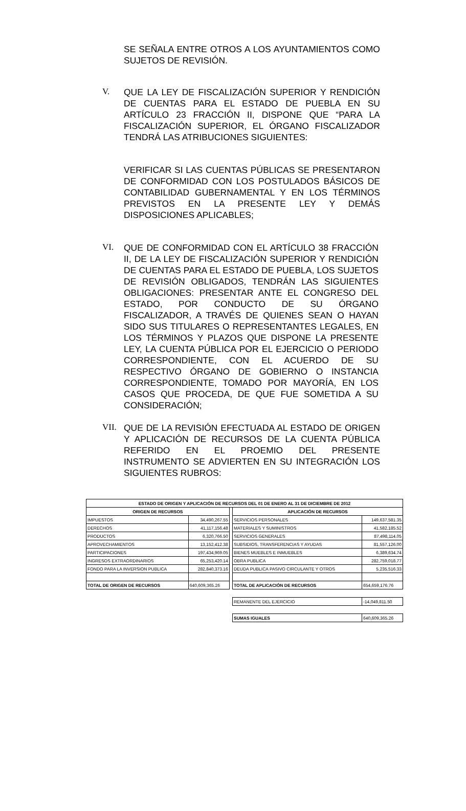SE SEÑALA ENTRE OTROS A LOS AYUNTAMIENTOS COMO SUJETOS DE REVISIÓN.
V.
QUE LA LEY DE FISCALIZACIÓN SUPERIOR Y RENDICIÓN DE CUENTAS PARA EL ESTADO DE PUEBLA EN SU ARTÍCULO 23 FRACCIÓN II, DISPONE QUE “PARA LA FISCALIZACIÓN SUPERIOR, EL ÓRGANO FISCALIZADOR TENDRÁ LAS ATRIBUCIONES SIGUIENTES:
VERIFICAR SI LAS CUENTAS PÚBLICAS SE PRESENTARON DE CONFORMIDAD CON LOS POSTULADOS BÁSICOS DE CONTABILIDAD GUBERNAMENTAL Y EN LOS TÉRMINOS PREVISTOS EN LA PRESENTE LEY Y DEMÁS DISPOSICIONES APLICABLES;
VI.
QUE DE CONFORMIDAD CON EL ARTÍCULO 38 FRACCIÓN II, DE LA LEY DE FISCALIZACIÓN SUPERIOR Y RENDICIÓN DE CUENTAS PARA EL ESTADO DE PUEBLA, LOS SUJETOS DE REVISIÓN OBLIGADOS, TENDRÁN LAS SIGUIENTES OBLIGACIONES: PRESENTAR ANTE EL CONGRESO DEL ESTADO, POR CONDUCTO DE SU ÓRGANO FISCALIZADOR, A TRAVÉS DE QUIENES SEAN O HAYAN SIDO SUS TITULARES O REPRESENTANTES LEGALES, EN LOS TÉRMINOS Y PLAZOS QUE DISPONE LA PRESENTE LEY, LA CUENTA PÚBLICA POR EL EJERCICIO O PERIODO CORRESPONDIENTE, CON EL ACUERDO DE SU RESPECTIVO ÓRGANO DE GOBIERNO O INSTANCIA CORRESPONDIENTE, TOMADO POR MAYORÍA, EN LOS CASOS QUE PROCEDA, DE QUE FUE SOMETIDA A SU CONSIDERACIÓN;
VII.
QUE DE LA REVISIÓN EFECTUADA AL ESTADO DE ORIGEN Y APLICACIÓN DE RECURSOS DE LA CUENTA PÚBLICA REFERIDO EN EL PROEMIO DEL PRESENTE INSTRUMENTO SE ADVIERTEN EN SU INTEGRACIÓN LOS SIGUIENTES RUBROS:
| ESTADO DE ORIGEN Y APLICACIÓN DE RECURSOS DEL 01 DE ENERO AL 31 DE DICIEMBRE DE 2012 | | | | |
| --- | --- | --- | --- | --- |
| ORIGEN DE RECURSOS | | | APLICACIÓN DE RECURSOS | |
| IMPUESTOS | 34,490,267.55 | | SERVICIOS PERSONALES | 149,637,581.35 |
| DERECHOS | 41,117,156.48 | | MATERIALES Y SUMINISTROS | 41,582,185.52 |
| PRODUCTOS | 6,320,766.50 | | SERVICIOS GENERALES | 87,498,114.05 |
| APROVECHAMIENTOS | 13,152,412.38 | | SUBSIDIOS, TRANSFERENCIAS Y AYUDAS | 81,557,126.00 |
| PARTICIPACIONES | 197,434,969.05 | | BIENES MUEBLES E INMUEBLES | 6,389,634.74 |
| INGRESOS EXTRAORDINARIOS | 65,253,420.14 | | OBRA PUBLICA | 282,759,018.77 |
| FONDO PARA LA INVERSION PUBLICA | 282,840,373.16 | | DEUDA PUBLICA PASIVO CIRCULANTE Y OTROS | 5,235,516.33 |
| TOTAL DE ORIGEN DE RECURSOS | 640,609,365.26 | | TOTAL DE APLICACIÓN DE RECURSOS | 654,659,176.76 |
| | | | REMANENTE DEL EJERCICIO | -14,049,811.50 |
| | | | SUMAS IGUALES | 640,609,365.26 |